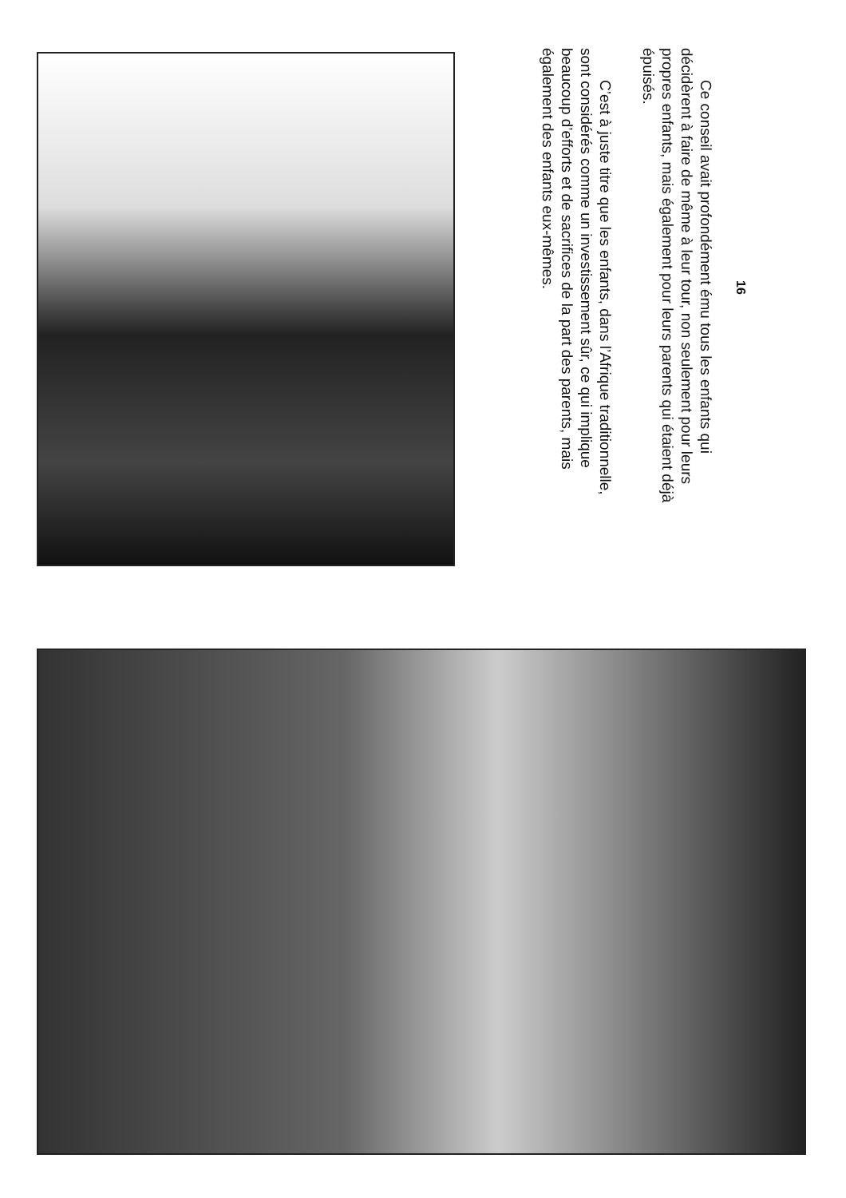16
Ce conseil avait profondément ému tous les enfants qui décidèrent à faire de même à leur tour, non seulement pour leurs propres enfants, mais également pour leurs parents qui étaient déjà épuisés.
C’est à juste titre que les enfants, dans l’Afrique traditionnelle, sont considérés comme un investissement sûr, ce qui implique beaucoup d’efforts et de sacrifices de la part des parents, mais également des enfants eux-mêmes.